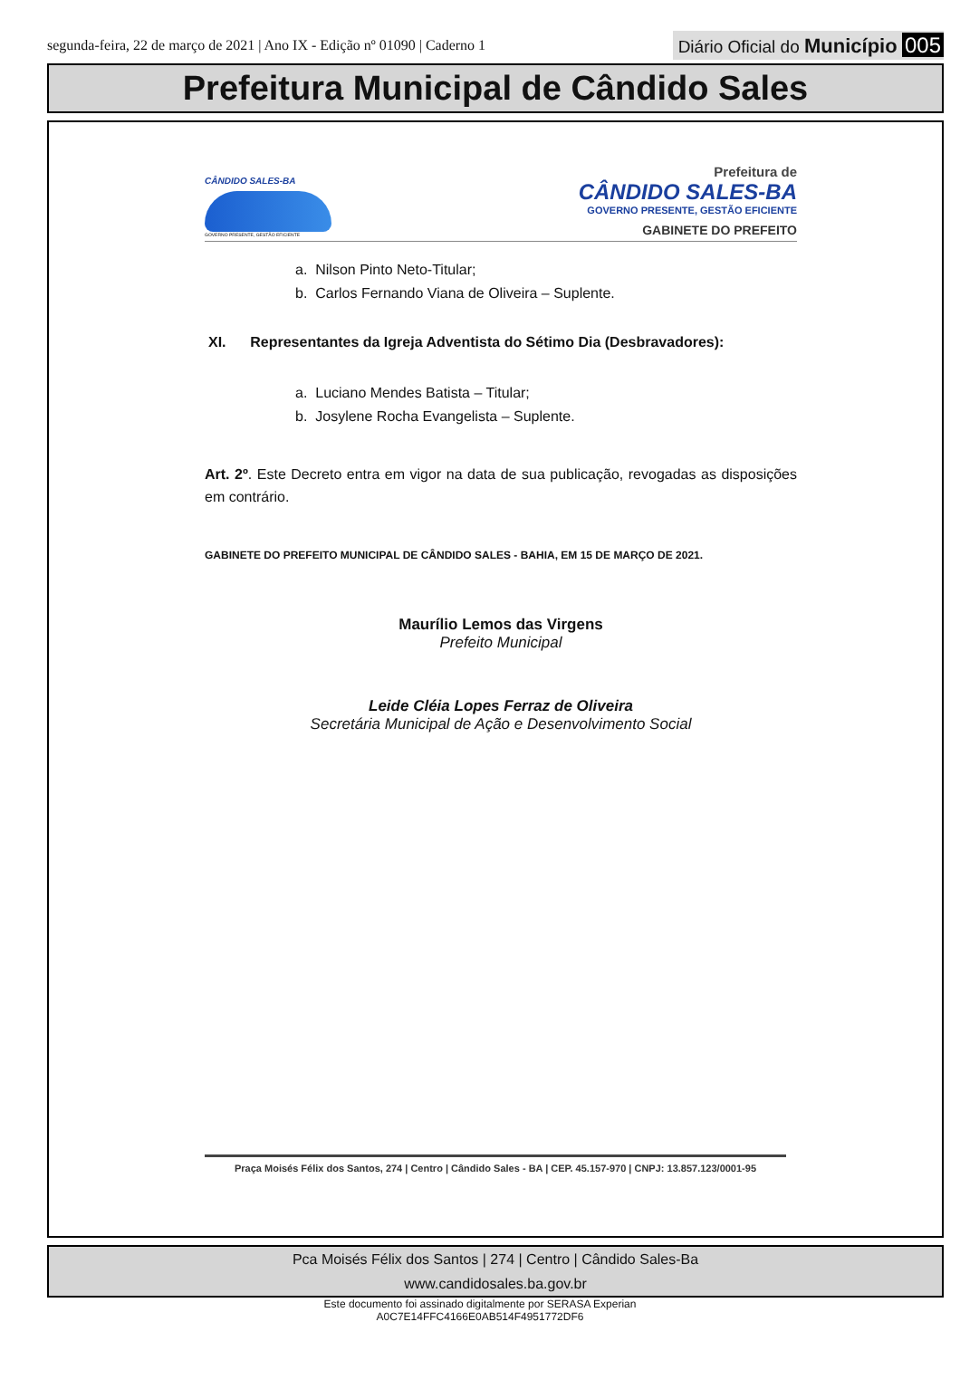segunda-feira, 22 de março de 2021 | Ano IX - Edição nº 01090 | Caderno 1 Diário Oficial do Município 005
Prefeitura Municipal de Cândido Sales
CÂNDIDO SALES-BA
GOVERNO PRESENTE, GESTÃO EFICIENTE
Prefeitura de
CÂNDIDO SALES-BA
GOVERNO PRESENTE, GESTÃO EFICIENTE
GABINETE DO PREFEITO
a. Nilson Pinto Neto-Titular;
b. Carlos Fernando Viana de Oliveira – Suplente.
XI. Representantes da Igreja Adventista do Sétimo Dia (Desbravadores):
a. Luciano Mendes Batista – Titular;
b. Josylene Rocha Evangelista – Suplente.
Art. 2º. Este Decreto entra em vigor na data de sua publicação, revogadas as disposições em contrário.
GABINETE DO PREFEITO MUNICIPAL DE CÂNDIDO SALES - BAHIA, EM 15 DE MARÇO DE 2021.
Maurílio Lemos das Virgens
Prefeito Municipal
Leide Cléia Lopes Ferraz de Oliveira
Secretária Municipal de Ação e Desenvolvimento Social
Praça Moisés Félix dos Santos, 274 | Centro | Cândido Sales - BA | CEP. 45.157-970 | CNPJ: 13.857.123/0001-95
Pca Moisés Félix dos Santos | 274 | Centro | Cândido Sales-Ba
www.candidosales.ba.gov.br
Este documento foi assinado digitalmente por SERASA Experian
A0C7E14FFC4166E0AB514F4951772DF6